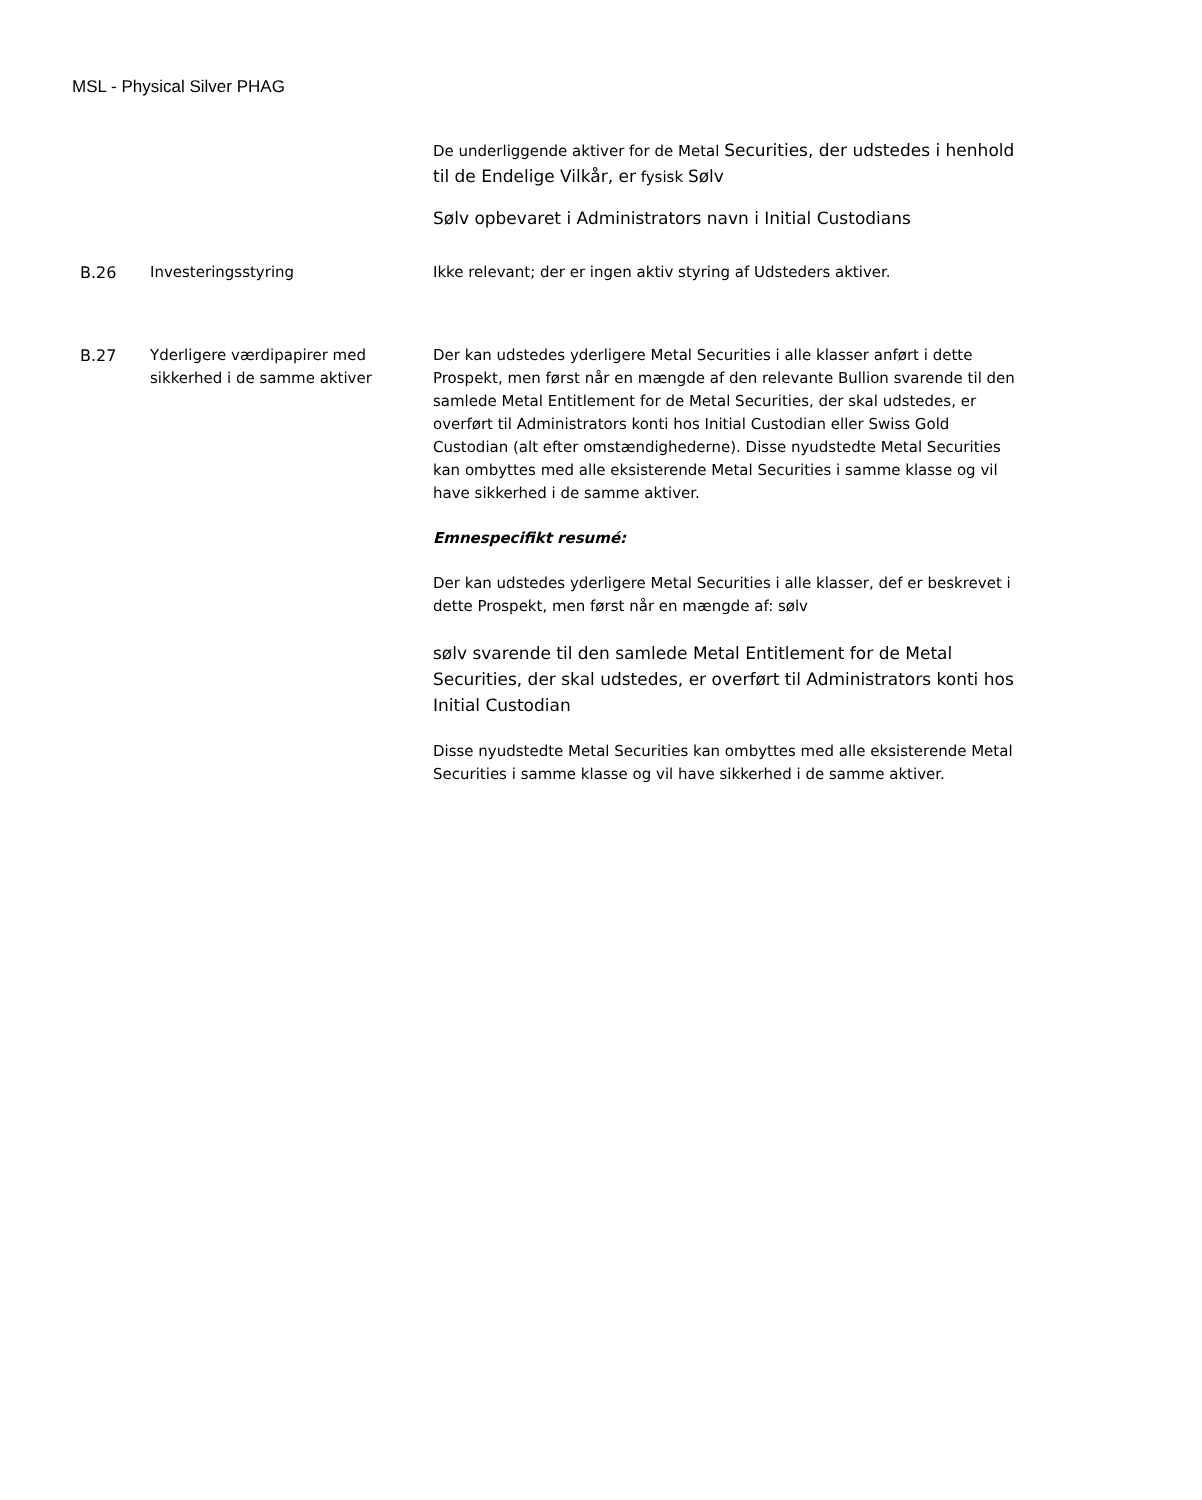MSL - Physical Silver PHAG
| | | De underliggende aktiver for de Metal Securities, der udstedes i henhold til de Endelige Vilkår, er fysisk Sølv Sølv opbevaret i Administrators navn i Initial Custodians |
| B.26 | Investeringsstyring | Ikke relevant; der er ingen aktiv styring af Udsteders aktiver. |
| B.27 | Yderligere værdipapirer med sikkerhed i de samme aktiver | Der kan udstedes yderligere Metal Securities i alle klasser anført i dette Prospekt, men først når en mængde af den relevante Bullion svarende til den samlede Metal Entitlement for de Metal Securities, der skal udstedes, er overført til Administrators konti hos Initial Custodian eller Swiss Gold Custodian (alt efter omstændighederne). Disse nyudstedte Metal Securities kan ombyttes med alle eksisterende Metal Securities i samme klasse og vil have sikkerhed i de samme aktiver. Emnespecifikt resumé: Der kan udstedes yderligere Metal Securities i alle klasser, def er beskrevet i dette Prospekt, men først når en mængde af: sølv sølv svarende til den samlede Metal Entitlement for de Metal Securities, der skal udstedes, er overført til Administrators konti hos Initial Custodian Disse nyudstedte Metal Securities kan ombyttes med alle eksisterende Metal Securities i samme klasse og vil have sikkerhed i de samme aktiver. |